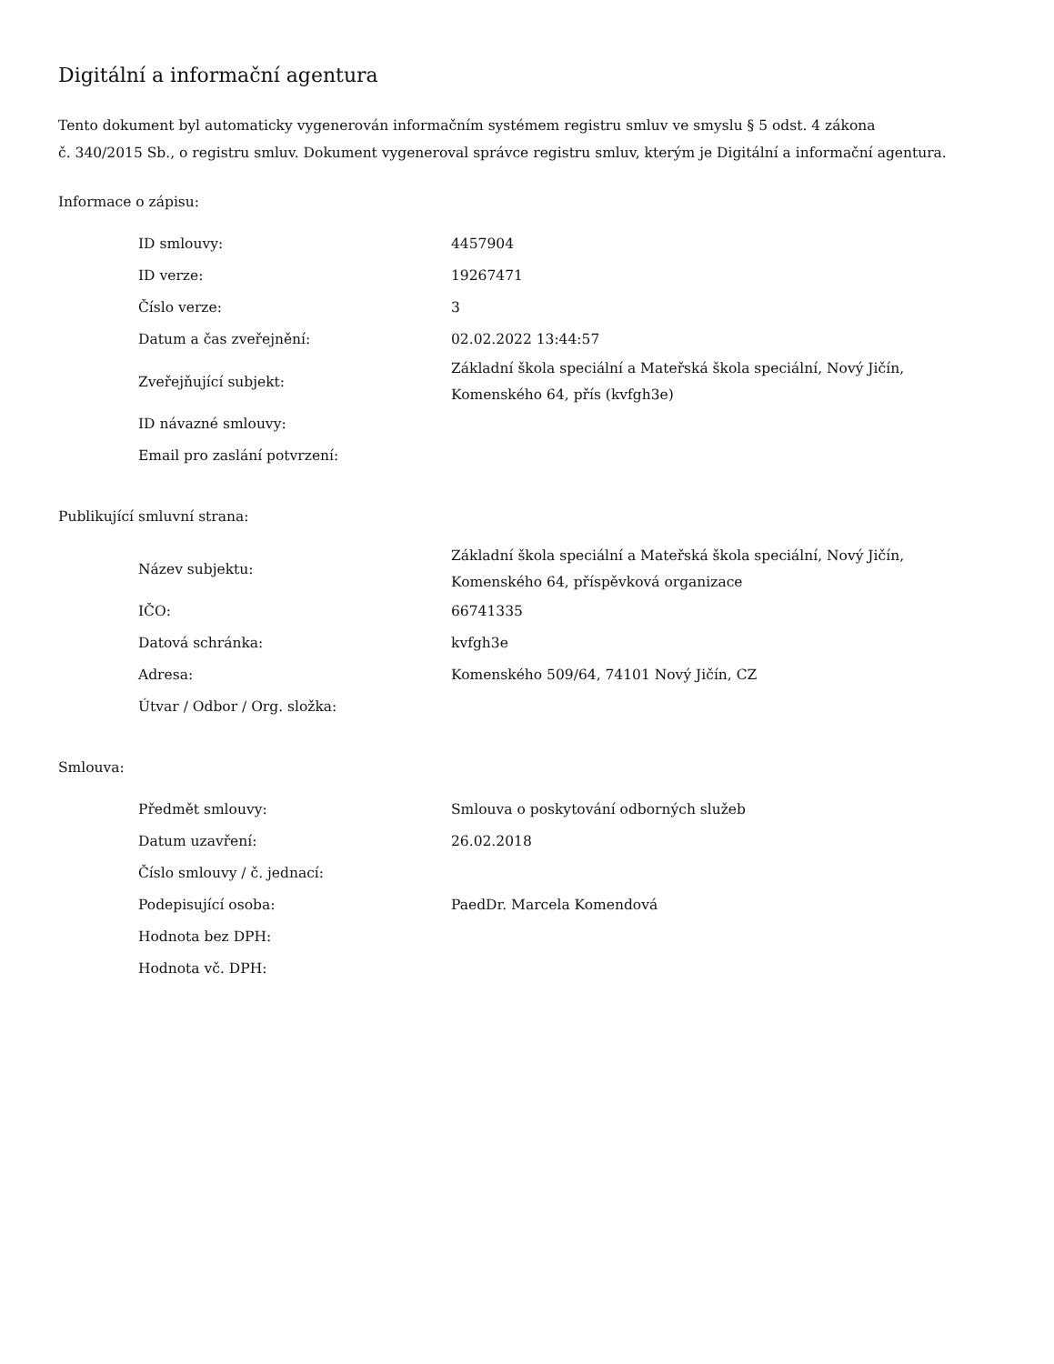Digitální a informační agentura
Tento dokument byl automaticky vygenerován informačním systémem registru smluv ve smyslu § 5 odst. 4 zákona
č. 340/2015 Sb., o registru smluv. Dokument vygeneroval správce registru smluv, kterým je Digitální a informační agentura.
Informace o zápisu:
| ID smlouvy: | 4457904 |
| ID verze: | 19267471 |
| Číslo verze: | 3 |
| Datum a čas zveřejnění: | 02.02.2022 13:44:57 |
| Zveřejňující subjekt: | Základní škola speciální a Mateřská škola speciální, Nový Jičín, Komenského 64, přís (kvfgh3e) |
| ID návazné smlouvy: | |
| Email pro zaslání potvrzení: | |
Publikující smluvní strana:
| Název subjektu: | Základní škola speciální a Mateřská škola speciální, Nový Jičín, Komenského 64, příspěvková organizace |
| IČO: | 66741335 |
| Datová schránka: | kvfgh3e |
| Adresa: | Komenského 509/64, 74101 Nový Jičín, CZ |
| Útvar / Odbor / Org. složka: | |
Smlouva:
| Předmět smlouvy: | Smlouva o poskytování odborných služeb |
| Datum uzavření: | 26.02.2018 |
| Číslo smlouvy / č. jednací: | |
| Podepisující osoba: | PaedDr. Marcela Komendová |
| Hodnota bez DPH: | |
| Hodnota vč. DPH: | |